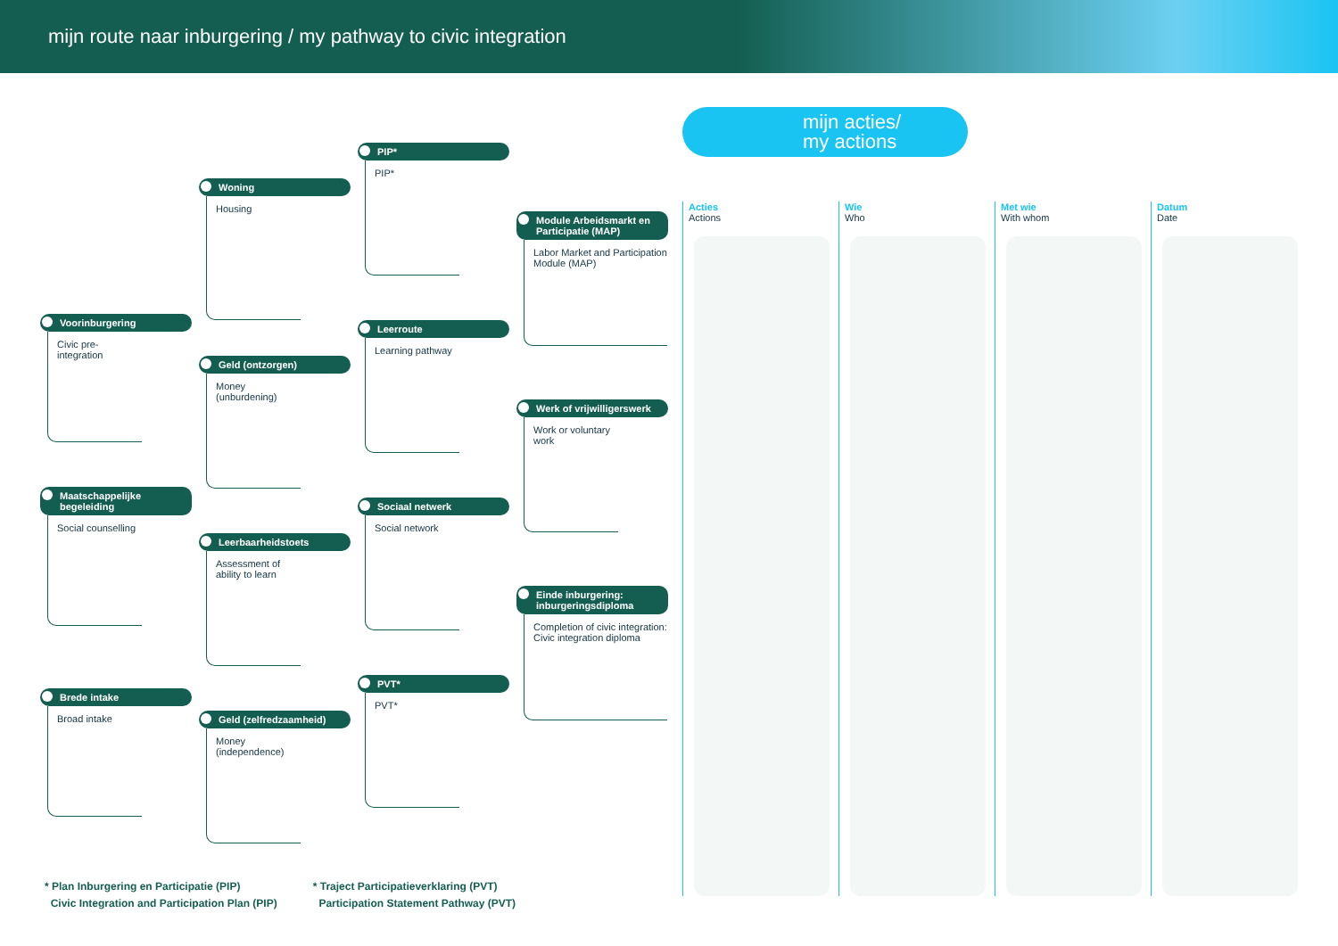mijn route naar inburgering / my pathway to civic integration
Voorinburgering
Civic pre-integration
Maatschappelijke begeleiding
Social counselling
Brede intake
Broad intake
Woning
Housing
Geld (ontzorgen)
Money (unburdening)
Leerbaarheidstoets
Assessment of ability to learn
Geld (zelfredzaamheid)
Money (independence)
PIP*
PIP*
Leerroute
Learning pathway
Sociaal netwerk
Social network
PVT*
PVT*
Module Arbeidsmarkt en Participatie (MAP)
Labor Market and Participation Module (MAP)
Werk of vrijwilligerswerk
Work or voluntary work
Einde inburgering: inburgeringsdiploma
Completion of civic integration: Civic integration diploma
mijn acties/
my actions
Acties
Actions
Wie
Who
Met wie
With whom
Datum
Date
* Plan Inburgering en Participatie (PIP)
Civic Integration and Participation Plan (PIP)
* Traject Participatieverklaring (PVT)
Participation Statement Pathway (PVT)